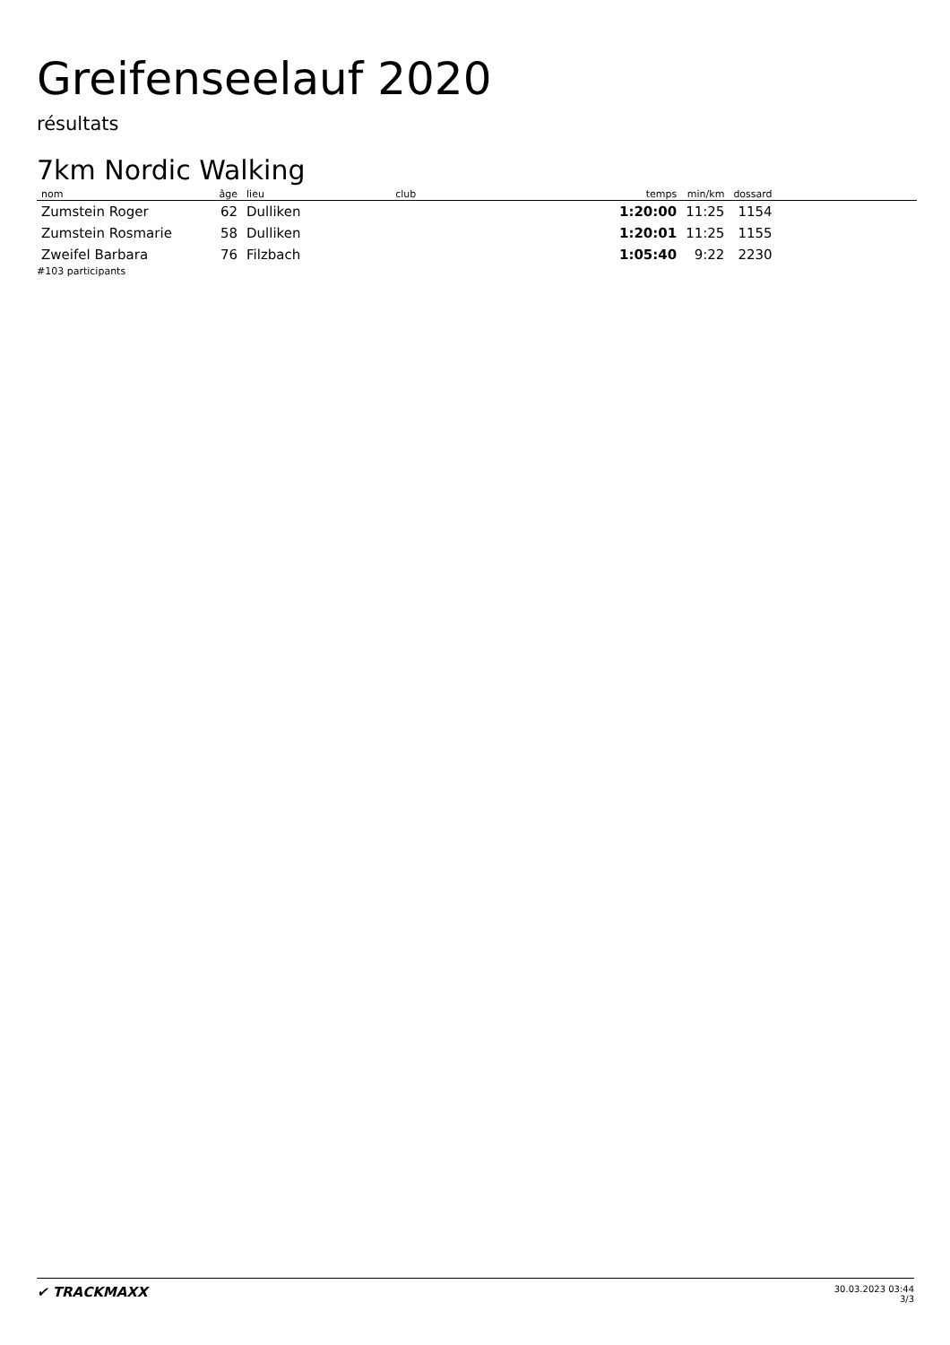Greifenseelauf 2020
résultats
7km Nordic Walking
| nom | âge | lieu | club | temps | min/km | dossard | |
| --- | --- | --- | --- | --- | --- | --- | --- |
| Zumstein Roger | 62 | Dulliken | | 1:20:00 | 11:25 | 1154 | |
| Zumstein Rosmarie | 58 | Dulliken | | 1:20:01 | 11:25 | 1155 | |
| Zweifel Barbara | 76 | Filzbach | | 1:05:40 | 9:22 | 2230 | |
#103 participants
✔ TRACKMAXX
30.03.2023 03:44
3/3